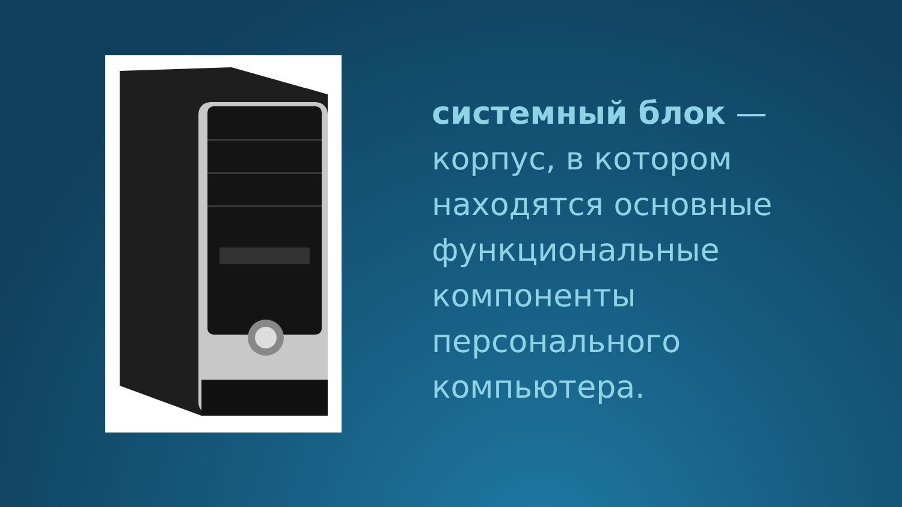системный блок — корпус, в котором находятся основные функциональные компоненты персонального компьютера.